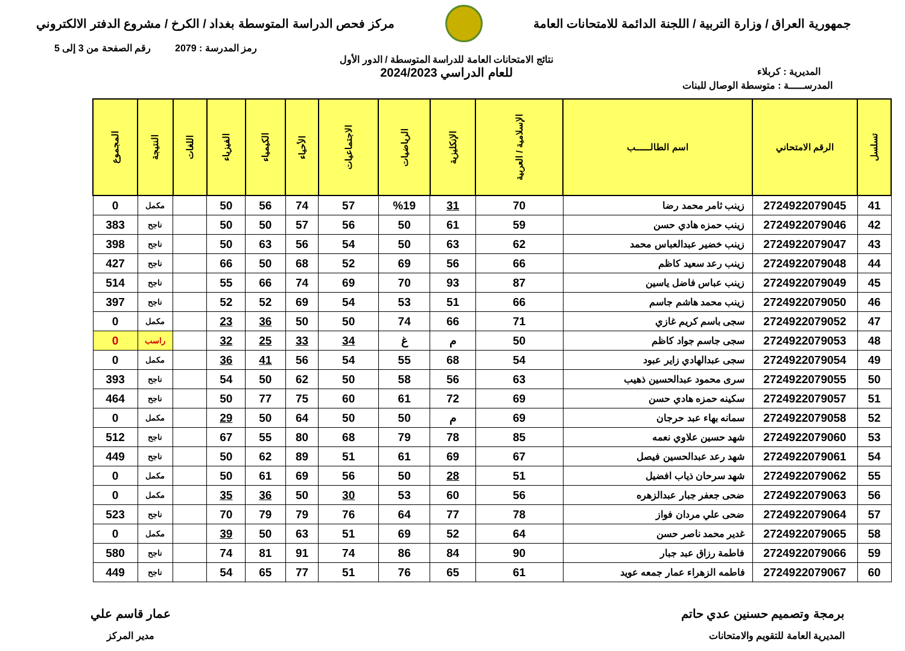جمهورية العراق / وزارة التربية / اللجنة الدائمة للامتحانات العامة
مركز فحص الدراسة المتوسطة بغداد / الكرخ / مشروع الدفتر الالكتروني
رمز المدرسة : 2079 رقم الصفحة من 3 إلى 5
المديرية : كربلاء
نتائج الامتحانات العامة للدراسة المتوسطة / الدور الأول
للعام الدراسي 2024/2023
المدرســـــة : متوسطة الوصال للبنات
| تسلسل | الرقم الامتحاني | اسم الطالــــــب | الإسلامية / العربية | الإنكليزية | الرياضيات | الاجتماعيات | الأحياء | الكيمياء | الفيزياء | اللغات | النتيجة | المجموع |
| --- | --- | --- | --- | --- | --- | --- | --- | --- | --- | --- | --- | --- |
| 41 | 2724922079045 | زينب ثامر محمد رضا | 70 | 31 | %19 | 57 | 74 | 56 | 50 | | مكمل | 0 |
| 42 | 2724922079046 | زينب حمزه هادي حسن | 59 | 61 | 50 | 56 | 57 | 50 | 50 | | ناجح | 383 |
| 43 | 2724922079047 | زينب خضير عبدالعباس محمد | 62 | 63 | 50 | 54 | 56 | 63 | 50 | | ناجح | 398 |
| 44 | 2724922079048 | زينب رعد سعيد كاظم | 66 | 56 | 69 | 52 | 68 | 50 | 66 | | ناجح | 427 |
| 45 | 2724922079049 | زينب عباس فاضل ياسين | 87 | 93 | 70 | 69 | 74 | 66 | 55 | | ناجح | 514 |
| 46 | 2724922079050 | زينب محمد هاشم جاسم | 66 | 51 | 53 | 54 | 69 | 52 | 52 | | ناجح | 397 |
| 47 | 2724922079052 | سجى باسم كريم غازي | 71 | 66 | 74 | 50 | 50 | 36 | 23 | | مكمل | 0 |
| 48 | 2724922079053 | سجى جاسم جواد كاظم | 50 | م | غ | 34 | 33 | 25 | 32 | | راسب | 0 |
| 49 | 2724922079054 | سجى عبدالهادي زاير عبود | 54 | 68 | 55 | 54 | 56 | 41 | 36 | | مكمل | 0 |
| 50 | 2724922079055 | سرى محمود عبدالحسين ذهيب | 63 | 56 | 58 | 50 | 62 | 50 | 54 | | ناجح | 393 |
| 51 | 2724922079057 | سكينه حمزه هادي حسن | 69 | 72 | 61 | 60 | 75 | 77 | 50 | | ناجح | 464 |
| 52 | 2724922079058 | سمانه بهاء عبد حرجان | 69 | م | 50 | 50 | 64 | 50 | 29 | | مكمل | 0 |
| 53 | 2724922079060 | شهد حسين علاوي نعمه | 85 | 78 | 79 | 68 | 80 | 55 | 67 | | ناجح | 512 |
| 54 | 2724922079061 | شهد رعد عبدالحسين فيصل | 67 | 69 | 61 | 51 | 89 | 62 | 50 | | ناجح | 449 |
| 55 | 2724922079062 | شهد سرحان ذياب افضيل | 51 | 28 | 50 | 56 | 69 | 61 | 50 | | مكمل | 0 |
| 56 | 2724922079063 | ضحى جعفر جبار عبدالزهره | 56 | 60 | 53 | 30 | 50 | 36 | 35 | | مكمل | 0 |
| 57 | 2724922079064 | ضحى علي مردان فواز | 78 | 77 | 64 | 76 | 79 | 79 | 70 | | ناجح | 523 |
| 58 | 2724922079065 | غدير محمد ناصر حسن | 64 | 52 | 69 | 51 | 63 | 50 | 39 | | مكمل | 0 |
| 59 | 2724922079066 | فاطمة رزاق عبد جبار | 90 | 84 | 86 | 74 | 91 | 81 | 74 | | ناجح | 580 |
| 60 | 2724922079067 | فاطمه الزهراء عمار جمعه عويد | 61 | 65 | 76 | 51 | 77 | 65 | 54 | | ناجح | 449 |
برمجة وتصميم حسنين عدي حاتم
المديرية العامة للتقويم والامتحانات
عمار قاسم علي
مدير المركز